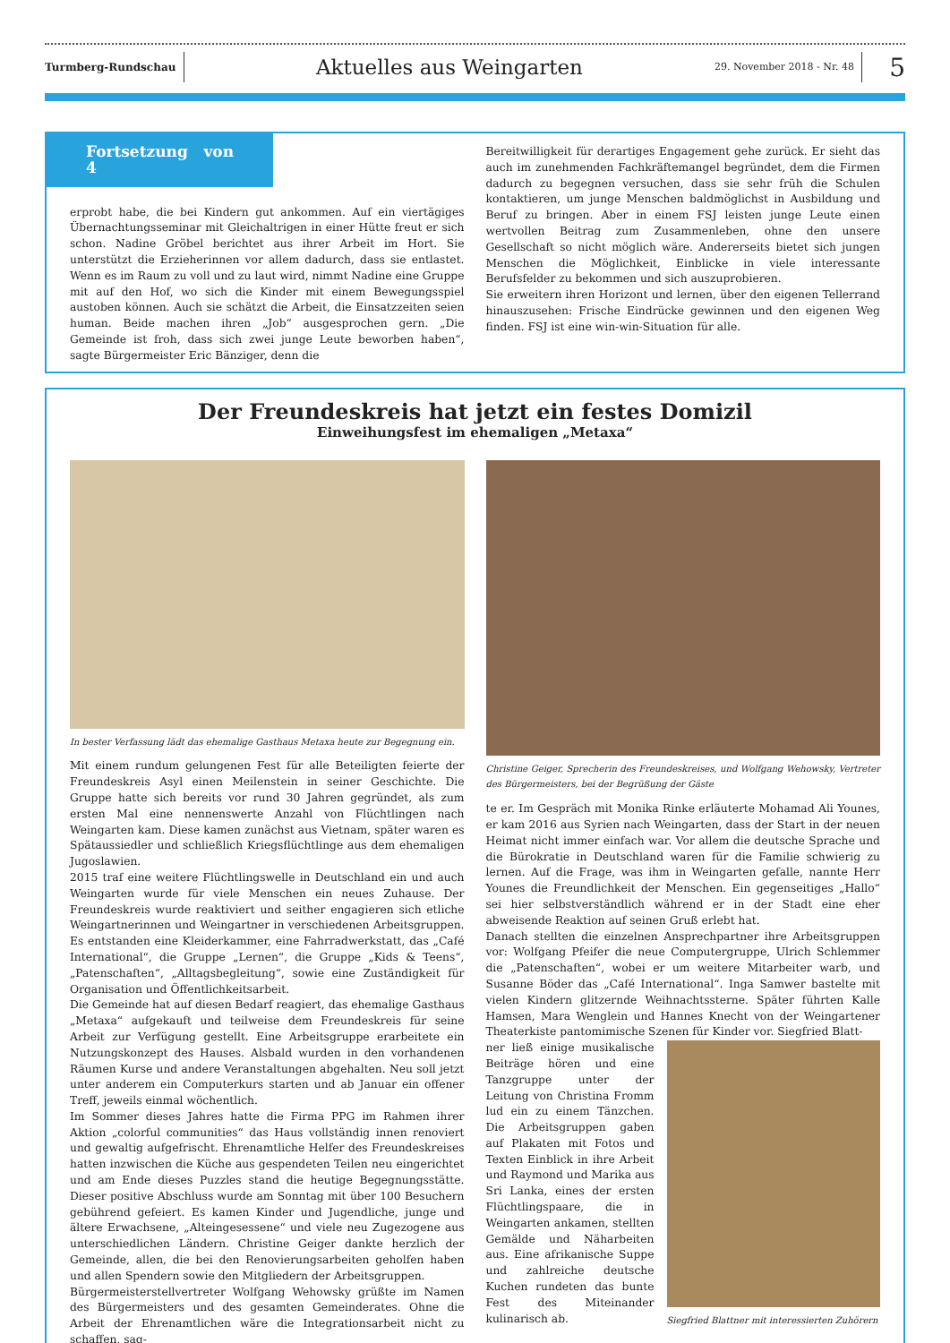Turmberg-Rundschau
Aktuelles aus Weingarten
29. November 2018 - Nr. 48
5
Fortsetzung von 4
erprobt habe, die bei Kindern gut ankommen. Auf ein viertägiges Übernachtungsseminar mit Gleichaltrigen in einer Hütte freut er sich schon. Nadine Gröbel berichtet aus ihrer Arbeit im Hort. Sie unterstützt die Erzieherinnen vor allem dadurch, dass sie entlastet. Wenn es im Raum zu voll und zu laut wird, nimmt Nadine eine Gruppe mit auf den Hof, wo sich die Kinder mit einem Bewegungsspiel austoben können. Auch sie schätzt die Arbeit, die Einsatzzeiten seien human. Beide machen ihren „Job“ ausgesprochen gern. „Die Gemeinde ist froh, dass sich zwei junge Leute beworben haben“, sagte Bürgermeister Eric Bänziger, denn die
Bereitwilligkeit für derartiges Engagement gehe zurück. Er sieht das auch im zunehmenden Fachkräftemangel begründet, dem die Firmen dadurch zu begegnen versuchen, dass sie sehr früh die Schulen kontaktieren, um junge Menschen baldmöglichst in Ausbildung und Beruf zu bringen. Aber in einem FSJ leisten junge Leute einen wertvollen Beitrag zum Zusammenleben, ohne den unsere Gesellschaft so nicht möglich wäre. Andererseits bietet sich jungen Menschen die Möglichkeit, Einblicke in viele interessante Berufsfelder zu bekommen und sich auszuprobieren.
Sie erweitern ihren Horizont und lernen, über den eigenen Tellerrand hinauszusehen: Frische Eindrücke gewinnen und den eigenen Weg finden. FSJ ist eine win-win-Situation für alle.
Der Freundeskreis hat jetzt ein festes Domizil
Einweihungsfest im ehemaligen „Metaxa“
In bester Verfassung lädt das ehemalige Gasthaus Metaxa heute zur Begegnung ein.
Mit einem rundum gelungenen Fest für alle Beteiligten feierte der Freundeskreis Asyl einen Meilenstein in seiner Geschichte. Die Gruppe hatte sich bereits vor rund 30 Jahren gegründet, als zum ersten Mal eine nennenswerte Anzahl von Flüchtlingen nach Weingarten kam. Diese kamen zunächst aus Vietnam, später waren es Spätaussiedler und schließlich Kriegsflüchtlinge aus dem ehemaligen Jugoslawien.
2015 traf eine weitere Flüchtlingswelle in Deutschland ein und auch Weingarten wurde für viele Menschen ein neues Zuhause. Der Freundeskreis wurde reaktiviert und seither engagieren sich etliche Weingartnerinnen und Weingartner in verschiedenen Arbeitsgruppen. Es entstanden eine Kleiderkammer, eine Fahrradwerkstatt, das „Café International“, die Gruppe „Lernen“, die Gruppe „Kids & Teens“, „Patenschaften“, „Alltagsbegleitung“, sowie eine Zuständigkeit für Organisation und Öffentlichkeitsarbeit.
Die Gemeinde hat auf diesen Bedarf reagiert, das ehemalige Gasthaus „Metaxa“ aufgekauft und teilweise dem Freundeskreis für seine Arbeit zur Verfügung gestellt. Eine Arbeitsgruppe erarbeitete ein Nutzungskonzept des Hauses. Alsbald wurden in den vorhandenen Räumen Kurse und andere Veranstaltungen abgehalten. Neu soll jetzt unter anderem ein Computerkurs starten und ab Januar ein offener Treff, jeweils einmal wöchentlich.
Im Sommer dieses Jahres hatte die Firma PPG im Rahmen ihrer Aktion „colorful communities“ das Haus vollständig innen renoviert und gewaltig aufgefrischt. Ehrenamtliche Helfer des Freundeskreises hatten inzwischen die Küche aus gespendeten Teilen neu eingerichtet und am Ende dieses Puzzles stand die heutige Begegnungsstätte. Dieser positive Abschluss wurde am Sonntag mit über 100 Besuchern gebührend gefeiert. Es kamen Kinder und Jugendliche, junge und ältere Erwachsene, „Alteingesessene“ und viele neu Zugezogene aus unterschiedlichen Ländern. Christine Geiger dankte herzlich der Gemeinde, allen, die bei den Renovierungsarbeiten geholfen haben und allen Spendern sowie den Mitgliedern der Arbeitsgruppen.
Bürgermeisterstellvertreter Wolfgang Wehowsky grüßte im Namen des Bürgermeisters und des gesamten Gemeinderates. Ohne die Arbeit der Ehrenamtlichen wäre die Integrationsarbeit nicht zu schaffen, sag-
Christine Geiger, Sprecherin des Freundeskreises, und Wolfgang Wehowsky, Vertreter des Bürgermeisters, bei der Begrüßung der Gäste
te er. Im Gespräch mit Monika Rinke erläuterte Mohamad Ali Younes, er kam 2016 aus Syrien nach Weingarten, dass der Start in der neuen Heimat nicht immer einfach war. Vor allem die deutsche Sprache und die Bürokratie in Deutschland waren für die Familie schwierig zu lernen. Auf die Frage, was ihm in Weingarten gefalle, nannte Herr Younes die Freundlichkeit der Menschen. Ein gegenseitiges „Hallo“ sei hier selbstverständlich während er in der Stadt eine eher abweisende Reaktion auf seinen Gruß erlebt hat.
Danach stellten die einzelnen Ansprechpartner ihre Arbeitsgruppen vor: Wolfgang Pfeifer die neue Computergruppe, Ulrich Schlemmer die „Patenschaften“, wobei er um weitere Mitarbeiter warb, und Susanne Böder das „Café International“. Inga Samwer bastelte mit vielen Kindern glitzernde Weihnachtssterne. Später führten Kalle Hamsen, Mara Wenglein und Hannes Knecht von der Weingartener Theaterkiste pantomimische Szenen für Kinder vor. Siegfried Blatt-
ner ließ einige musikalische Beiträge hören und eine Tanzgruppe unter der Leitung von Christina Fromm lud ein zu einem Tänzchen. Die Arbeitsgruppen gaben auf Plakaten mit Fotos und Texten Einblick in ihre Arbeit und Raymond und Marika aus Sri Lanka, eines der ersten Flüchtlingspaare, die in Weingarten ankamen, stellten Gemälde und Näharbeiten aus. Eine afrikanische Suppe und zahlreiche deutsche Kuchen rundeten das bunte Fest des Miteinander kulinarisch ab.
Siegfried Blattner mit interessierten Zuhörern